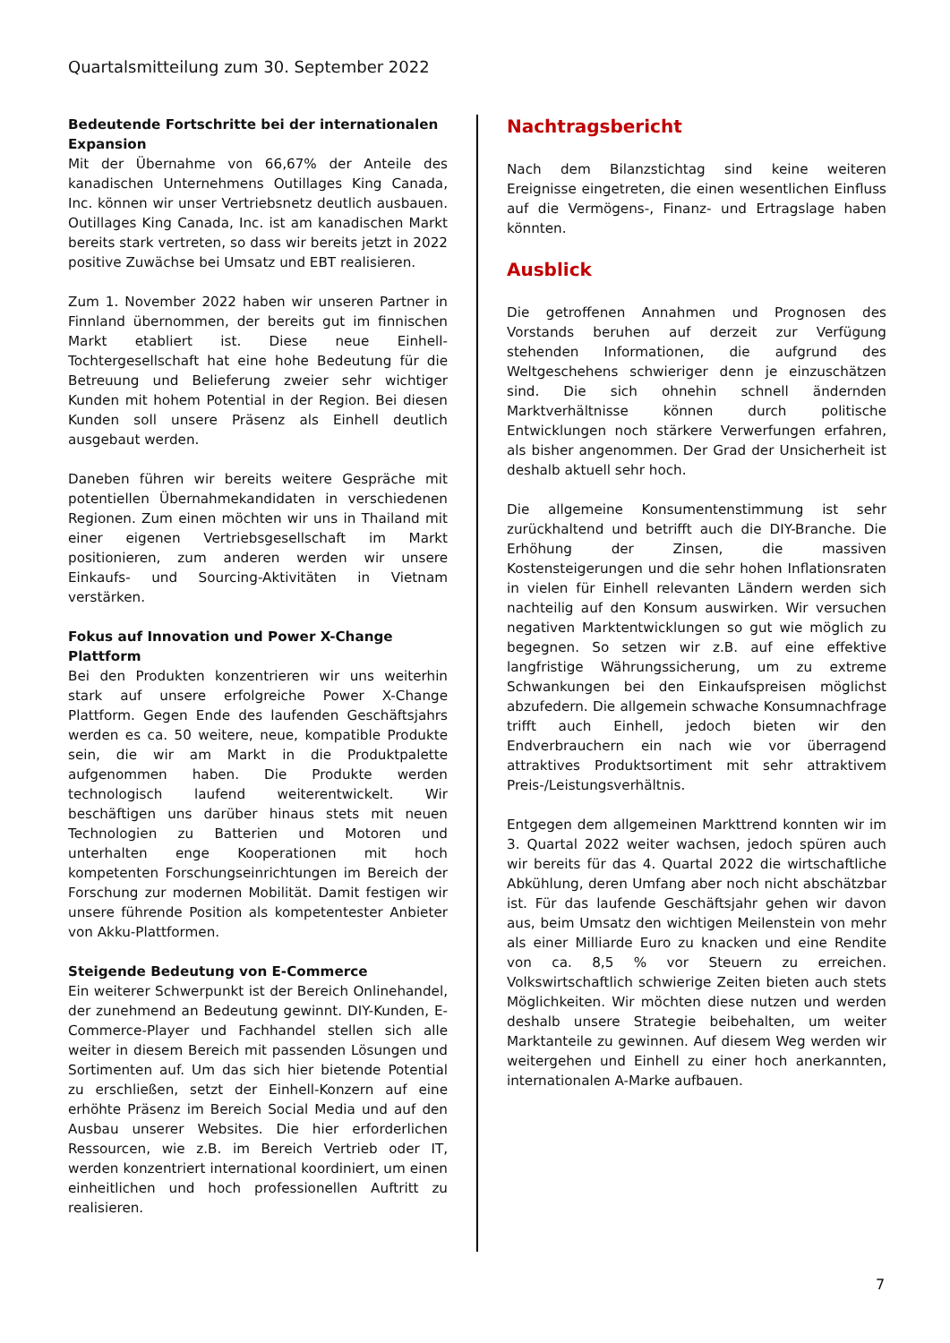Quartalsmitteilung zum 30. September 2022
Bedeutende Fortschritte bei der internationalen Expansion
Mit der Übernahme von 66,67% der Anteile des kanadischen Unternehmens Outillages King Canada, Inc. können wir unser Vertriebsnetz deutlich ausbauen. Outillages King Canada, Inc. ist am kanadischen Markt bereits stark vertreten, so dass wir bereits jetzt in 2022 positive Zuwächse bei Umsatz und EBT realisieren.
Zum 1. November 2022 haben wir unseren Partner in Finnland übernommen, der bereits gut im finnischen Markt etabliert ist. Diese neue Einhell-Tochtergesellschaft hat eine hohe Bedeutung für die Betreuung und Belieferung zweier sehr wichtiger Kunden mit hohem Potential in der Region. Bei diesen Kunden soll unsere Präsenz als Einhell deutlich ausgebaut werden.
Daneben führen wir bereits weitere Gespräche mit potentiellen Übernahmekandidaten in verschiedenen Regionen. Zum einen möchten wir uns in Thailand mit einer eigenen Vertriebsgesellschaft im Markt positionieren, zum anderen werden wir unsere Einkaufs- und Sourcing-Aktivitäten in Vietnam verstärken.
Fokus auf Innovation und Power X-Change Plattform
Bei den Produkten konzentrieren wir uns weiterhin stark auf unsere erfolgreiche Power X-Change Plattform. Gegen Ende des laufenden Geschäftsjahrs werden es ca. 50 weitere, neue, kompatible Produkte sein, die wir am Markt in die Produktpalette aufgenommen haben. Die Produkte werden technologisch laufend weiterentwickelt. Wir beschäftigen uns darüber hinaus stets mit neuen Technologien zu Batterien und Motoren und unterhalten enge Kooperationen mit hoch kompetenten Forschungseinrichtungen im Bereich der Forschung zur modernen Mobilität. Damit festigen wir unsere führende Position als kompetentester Anbieter von Akku-Plattformen.
Steigende Bedeutung von E-Commerce
Ein weiterer Schwerpunkt ist der Bereich Onlinehandel, der zunehmend an Bedeutung gewinnt. DIY-Kunden, E-Commerce-Player und Fachhandel stellen sich alle weiter in diesem Bereich mit passenden Lösungen und Sortimenten auf. Um das sich hier bietende Potential zu erschließen, setzt der Einhell-Konzern auf eine erhöhte Präsenz im Bereich Social Media und auf den Ausbau unserer Websites. Die hier erforderlichen Ressourcen, wie z.B. im Bereich Vertrieb oder IT, werden konzentriert international koordiniert, um einen einheitlichen und hoch professionellen Auftritt zu realisieren.
Nachtragsbericht
Nach dem Bilanzstichtag sind keine weiteren Ereignisse eingetreten, die einen wesentlichen Einfluss auf die Vermögens-, Finanz- und Ertragslage haben könnten.
Ausblick
Die getroffenen Annahmen und Prognosen des Vorstands beruhen auf derzeit zur Verfügung stehenden Informationen, die aufgrund des Weltgeschehens schwieriger denn je einzuschätzen sind. Die sich ohnehin schnell ändernden Marktverhältnisse können durch politische Entwicklungen noch stärkere Verwerfungen erfahren, als bisher angenommen. Der Grad der Unsicherheit ist deshalb aktuell sehr hoch.
Die allgemeine Konsumentenstimmung ist sehr zurückhaltend und betrifft auch die DIY-Branche. Die Erhöhung der Zinsen, die massiven Kostensteigerungen und die sehr hohen Inflationsraten in vielen für Einhell relevanten Ländern werden sich nachteilig auf den Konsum auswirken. Wir versuchen negativen Marktentwicklungen so gut wie möglich zu begegnen. So setzen wir z.B. auf eine effektive langfristige Währungssicherung, um zu extreme Schwankungen bei den Einkaufspreisen möglichst abzufedern. Die allgemein schwache Konsumnachfrage trifft auch Einhell, jedoch bieten wir den Endverbrauchern ein nach wie vor überragend attraktives Produktsortiment mit sehr attraktivem Preis-/Leistungsverhältnis.
Entgegen dem allgemeinen Markttrend konnten wir im 3. Quartal 2022 weiter wachsen, jedoch spüren auch wir bereits für das 4. Quartal 2022 die wirtschaftliche Abkühlung, deren Umfang aber noch nicht abschätzbar ist. Für das laufende Geschäftsjahr gehen wir davon aus, beim Umsatz den wichtigen Meilenstein von mehr als einer Milliarde Euro zu knacken und eine Rendite von ca. 8,5 % vor Steuern zu erreichen. Volkswirtschaftlich schwierige Zeiten bieten auch stets Möglichkeiten. Wir möchten diese nutzen und werden deshalb unsere Strategie beibehalten, um weiter Marktanteile zu gewinnen. Auf diesem Weg werden wir weitergehen und Einhell zu einer hoch anerkannten, internationalen A-Marke aufbauen.
7